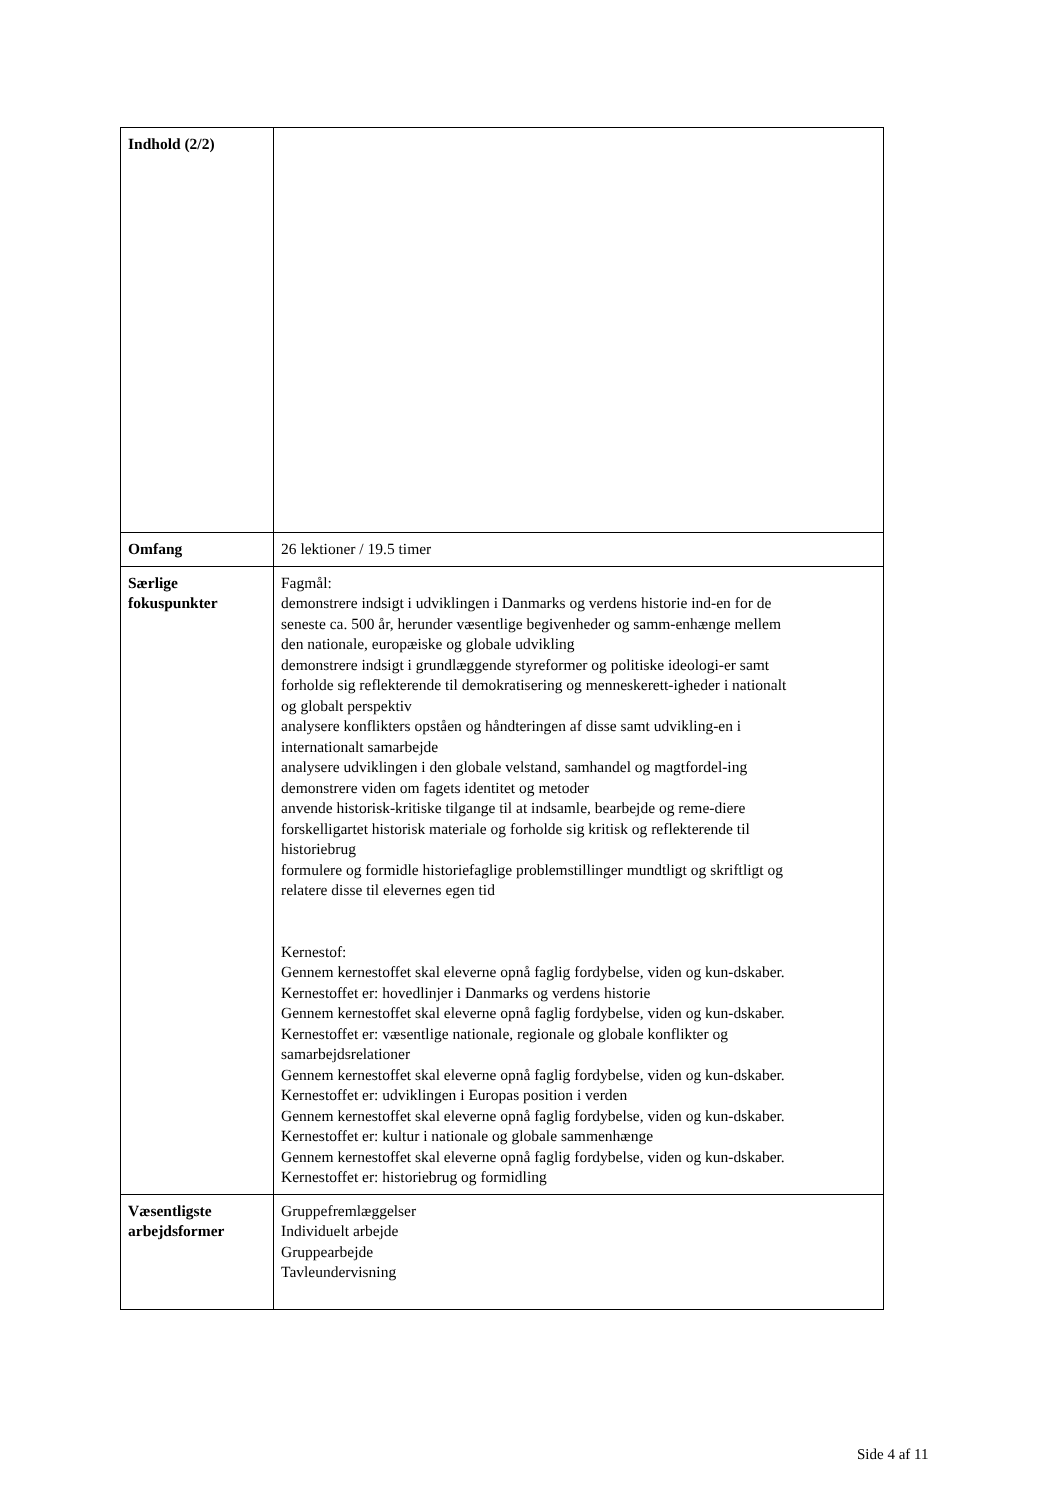| Indhold (2/2) | |
| Omfang | 26 lektioner / 19.5 timer |
| Særlige fokuspunkter | Fagmål: demonstrere indsigt i udviklingen i Danmarks og verdens historie ind-en for de seneste ca. 500 år, herunder væsentlige begivenheder og samm-enhænge mellem den nationale, europæiske og globale udvikling demonstrere indsigt i grundlæggende styreformer og politiske ideologi-er samt forholde sig reflekterende til demokratisering og menneskerett-igheder i nationalt og globalt perspektiv analysere konflikters opståen og håndteringen af disse samt udvikling-en i internationalt samarbejde analysere udviklingen i den globale velstand, samhandel og magtfordel-ing demonstrere viden om fagets identitet og metoder anvende historisk-kritiske tilgange til at indsamle, bearbejde og reme-diere forskelligartet historisk materiale og forholde sig kritisk og reflekterende til historiebrug formulere og formidle historiefaglige problemstillinger mundtligt og skriftligt og relatere disse til elevernes egen tid Kernestof: Gennem kernestoffet skal eleverne opnå faglig fordybelse, viden og kun-dskaber. Kernestoffet er: hovedlinjer i Danmarks og verdens historie Gennem kernestoffet skal eleverne opnå faglig fordybelse, viden og kun-dskaber. Kernestoffet er: væsentlige nationale, regionale og globale konflikter og samarbejdsrelationer Gennem kernestoffet skal eleverne opnå faglig fordybelse, viden og kun-dskaber. Kernestoffet er: udviklingen i Europas position i verden Gennem kernestoffet skal eleverne opnå faglig fordybelse, viden og kun-dskaber. Kernestoffet er: kultur i nationale og globale sammenhænge Gennem kernestoffet skal eleverne opnå faglig fordybelse, viden og kun-dskaber. Kernestoffet er: historiebrug og formidling |
| Væsentligste arbejdsformer | Gruppefremlæggelser Individuelt arbejde Gruppearbejde Tavleundervisning |
Side 4 af 11